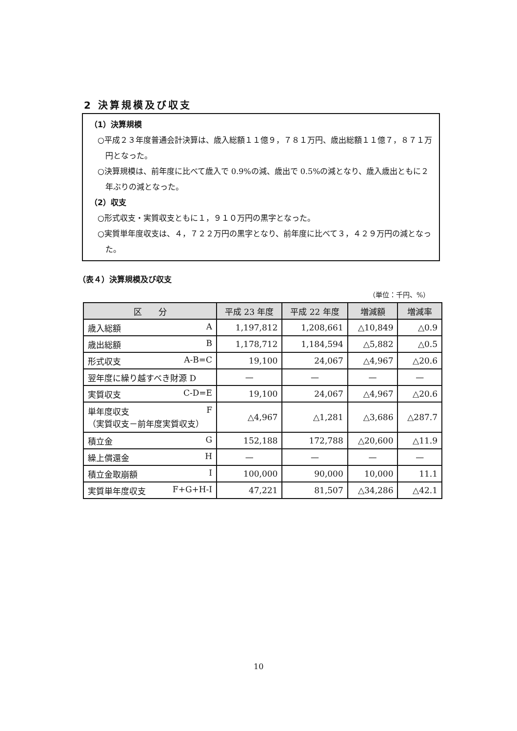2 決算規模及び収支
（1）決算規模
○平成２３年度普通会計決算は、歳入総額１１億９，７８１万円、歳出総額１１億７，８７１万円となった。
○決算規模は、前年度に比べて歳入で 0.9%の減、歳出で 0.5%の減となり、歳入歳出ともに２年ぶりの減となった。
（2）収支
○形式収支・実質収支ともに１，９１０万円の黒字となった。
○実質単年度収支は、４，７２２万円の黒字となり、前年度に比べて３，４２９万円の減となった。
（表４）決算規模及び収支
（単位：千円、%）
| 区 分 | 平成 23 年度 | 平成 22 年度 | 増減額 | 増減率 |
| --- | --- | --- | --- | --- |
| 歳入総額 A | 1,197,812 | 1,208,661 | △10,849 | △0.9 |
| 歳出総額 B | 1,178,712 | 1,184,594 | △5,882 | △0.5 |
| 形式収支 A-B=C | 19,100 | 24,067 | △4,967 | △20.6 |
| 翌年度に繰り越すべき財源 D | — | — | — | — |
| 実質収支 C-D=E | 19,100 | 24,067 | △4,967 | △20.6 |
| 単年度収支 F （実質収支－前年度実質収支） | △4,967 | △1,281 | △3,686 | △287.7 |
| 積立金 G | 152,188 | 172,788 | △20,600 | △11.9 |
| 繰上償還金 H | — | — | — | — |
| 積立金取崩額 I | 100,000 | 90,000 | 10,000 | 11.1 |
| 実質単年度収支 F+G+H-I | 47,221 | 81,507 | △34,286 | △42.1 |
10